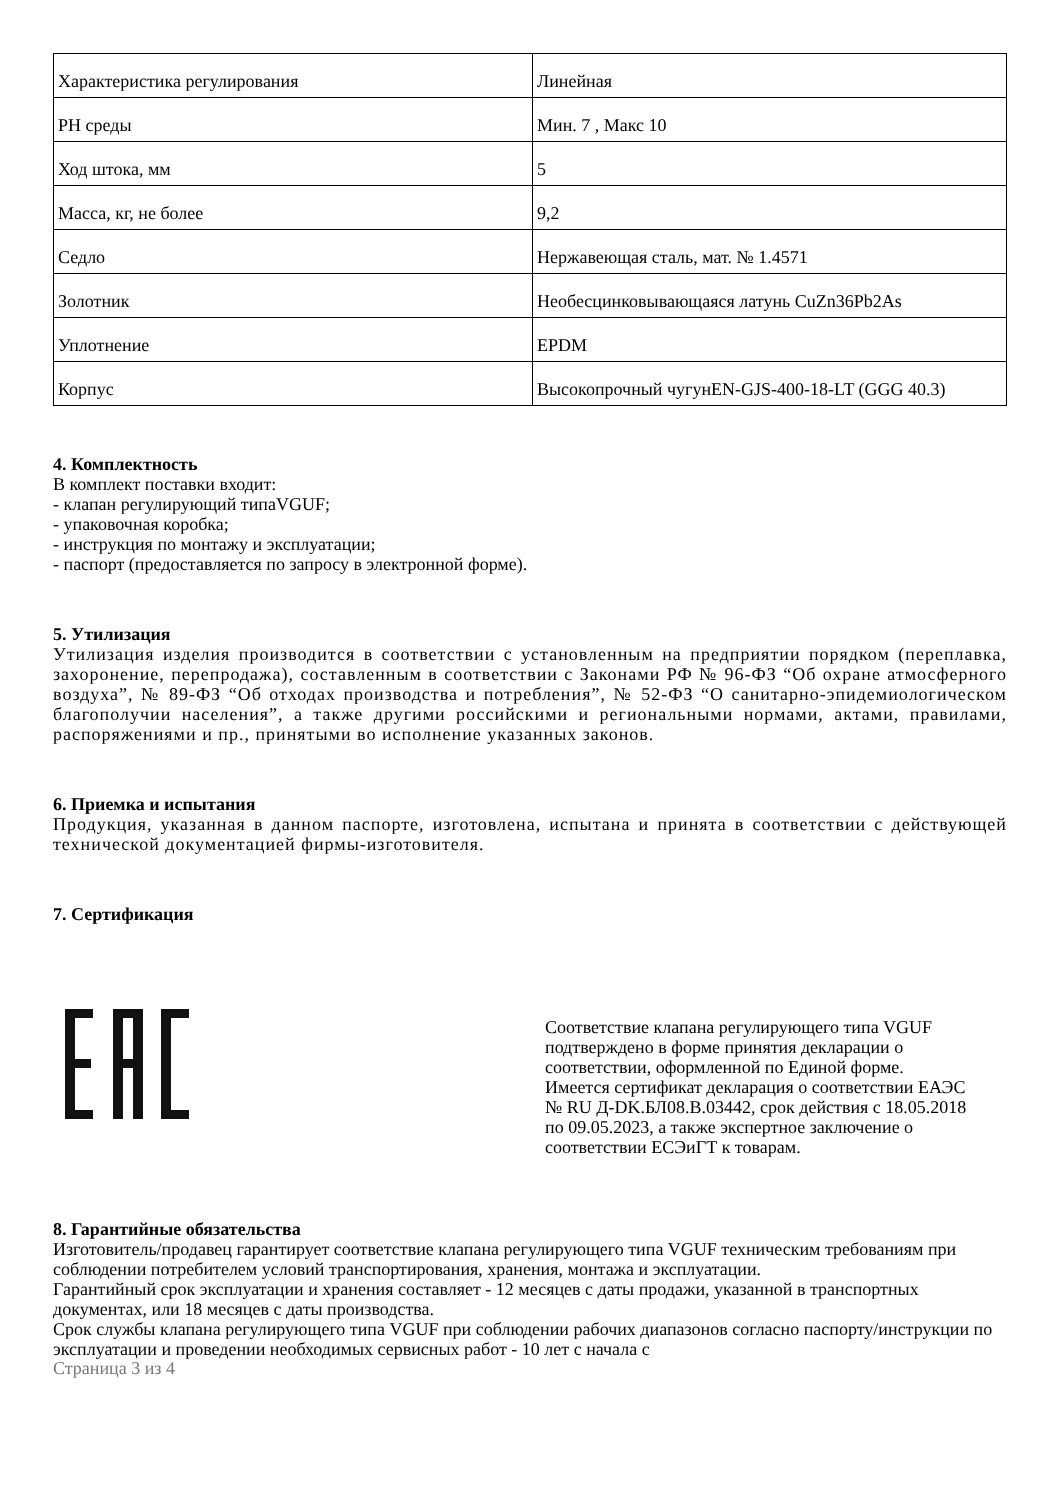| Характеристика регулирования | Линейная |
| PH среды | Мин. 7 , Макс 10 |
| Ход штока, мм | 5 |
| Масса, кг, не более | 9,2 |
| Седло | Нержавеющая сталь, мат. № 1.4571 |
| Золотник | Необесцинковывающаяся латунь CuZn36Pb2As |
| Уплотнение | EPDM |
| Корпус | Высокопрочный чугунEN-GJS-400-18-LT (GGG 40.3) |
4. Комплектность
В комплект поставки входит:
- клапан регулирующий типаVGUF;
- упаковочная коробка;
- инструкция по монтажу и эксплуатации;
- паспорт (предоставляется по запросу в электронной форме).
5. Утилизация
Утилизация изделия производится в соответствии с установленным на предприятии порядком (переплавка, захоронение, перепродажа), составленным в соответствии с Законами РФ № 96-ФЗ “Об охране атмосферного воздуха”, № 89-ФЗ “Об отходах производства и потребления”, № 52-ФЗ “О санитарно-эпидемиологическом благополучии населения”, а также другими российскими и региональными нормами, актами, правилами, распоряжениями и пр., принятыми во исполнение указанных законов.
6. Приемка и испытания
Продукция, указанная в данном паспорте, изготовлена, испытана и принята в соответствии с действующей технической документацией фирмы-изготовителя.
7. Сертификация
Соответствие клапана регулирующего типа VGUF подтверждено в форме принятия декларации о соответствии, оформленной по Единой форме.
Имеется сертификат декларация о соответствии ЕАЭС № RU Д-DK.БЛ08.В.03442, срок действия с 18.05.2018 по 09.05.2023, а также экспертное заключение о соответствии ЕСЭиГТ к товарам.
8. Гарантийные обязательства
Изготовитель/продавец гарантирует соответствие клапана регулирующего типа VGUF техническим требованиям при соблюдении потребителем условий транспортирования, хранения, монтажа и эксплуатации.
Гарантийный срок эксплуатации и хранения составляет - 12 месяцев с даты продажи, указанной в транспортных документах, или 18 месяцев с даты производства.
Срок службы клапана регулирующего типа VGUF при соблюдении рабочих диапазонов согласно паспорту/инструкции по эксплуатации и проведении необходимых сервисных работ - 10 лет с начала с
Страница 3 из 4